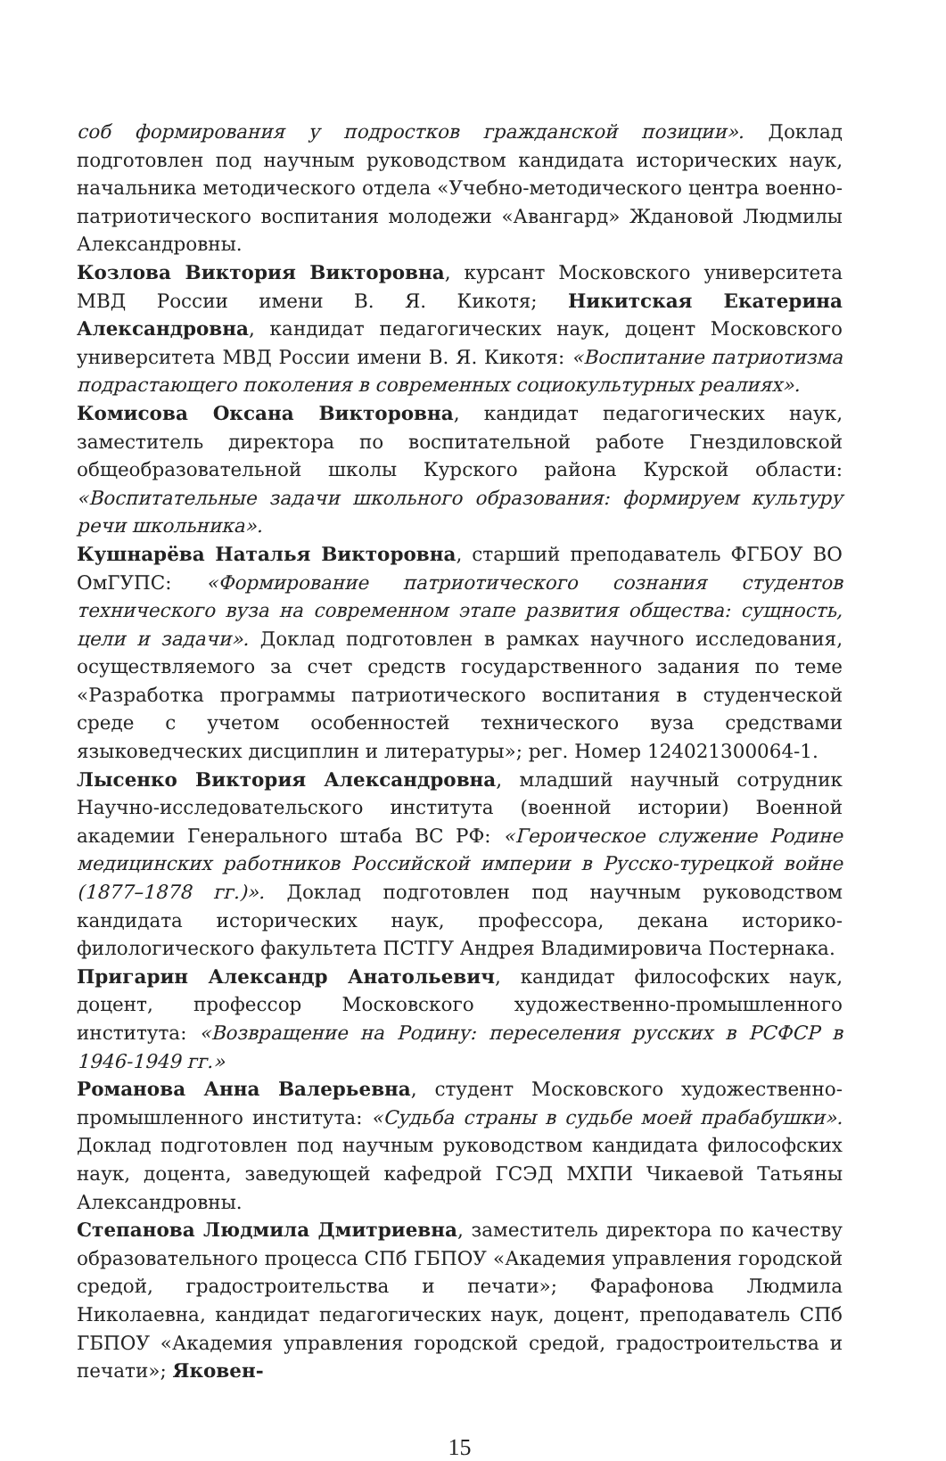соб формирования у подростков гражданской позиции». Доклад подготовлен под научным руководством кандидата исторических наук, начальника методического отдела «Учебно-методического центра военно-патриотического воспитания молодежи «Авангард» Ждановой Людмилы Александровны.
Козлова Виктория Викторовна, курсант Московского университета МВД России имени В. Я. Кикотя; Никитская Екатерина Александровна, кандидат педагогических наук, доцент Московского университета МВД России имени В. Я. Кикотя: «Воспитание патриотизма подрастающего поколения в современных социокультурных реалиях».
Комисова Оксана Викторовна, кандидат педагогических наук, заместитель директора по воспитательной работе Гнездиловской общеобразовательной школы Курского района Курской области: «Воспитательные задачи школьного образования: формируем культуру речи школьника».
Кушнарёва Наталья Викторовна, старший преподаватель ФГБОУ ВО ОмГУПС: «Формирование патриотического сознания студентов технического вуза на современном этапе развития общества: сущность, цели и задачи». Доклад подготовлен в рамках научного исследования, осуществляемого за счет средств государственного задания по теме «Разработка программы патриотического воспитания в студенческой среде с учетом особенностей технического вуза средствами языковедческих дисциплин и литературы»; рег. Номер 124021300064-1.
Лысенко Виктория Александровна, младший научный сотрудник Научно-исследовательского института (военной истории) Военной академии Генерального штаба ВС РФ: «Героическое служение Родине медицинских работников Российской империи в Русско-турецкой войне (1877–1878 гг.)». Доклад подготовлен под научным руководством кандидата исторических наук, профессора, декана историко-филологического факультета ПСТГУ Андрея Владимировича Постернака.
Пригарин Александр Анатольевич, кандидат философских наук, доцент, профессор Московского художественно-промышленного института: «Возвращение на Родину: переселения русских в РСФСР в 1946-1949 гг.»
Романова Анна Валерьевна, студент Московского художественно-промышленного института: «Судьба страны в судьбе моей прабабушки». Доклад подготовлен под научным руководством кандидата философских наук, доцента, заведующей кафедрой ГСЭД МХПИ Чикаевой Татьяны Александровны.
Степанова Людмила Дмитриевна, заместитель директора по качеству образовательного процесса СПб ГБПОУ «Академия управления городской средой, градостроительства и печати»; Фарафонова Людмила Николаевна, кандидат педагогических наук, доцент, преподаватель СПб ГБПОУ «Академия управления городской средой, градостроительства и печати»; Яковен-
15